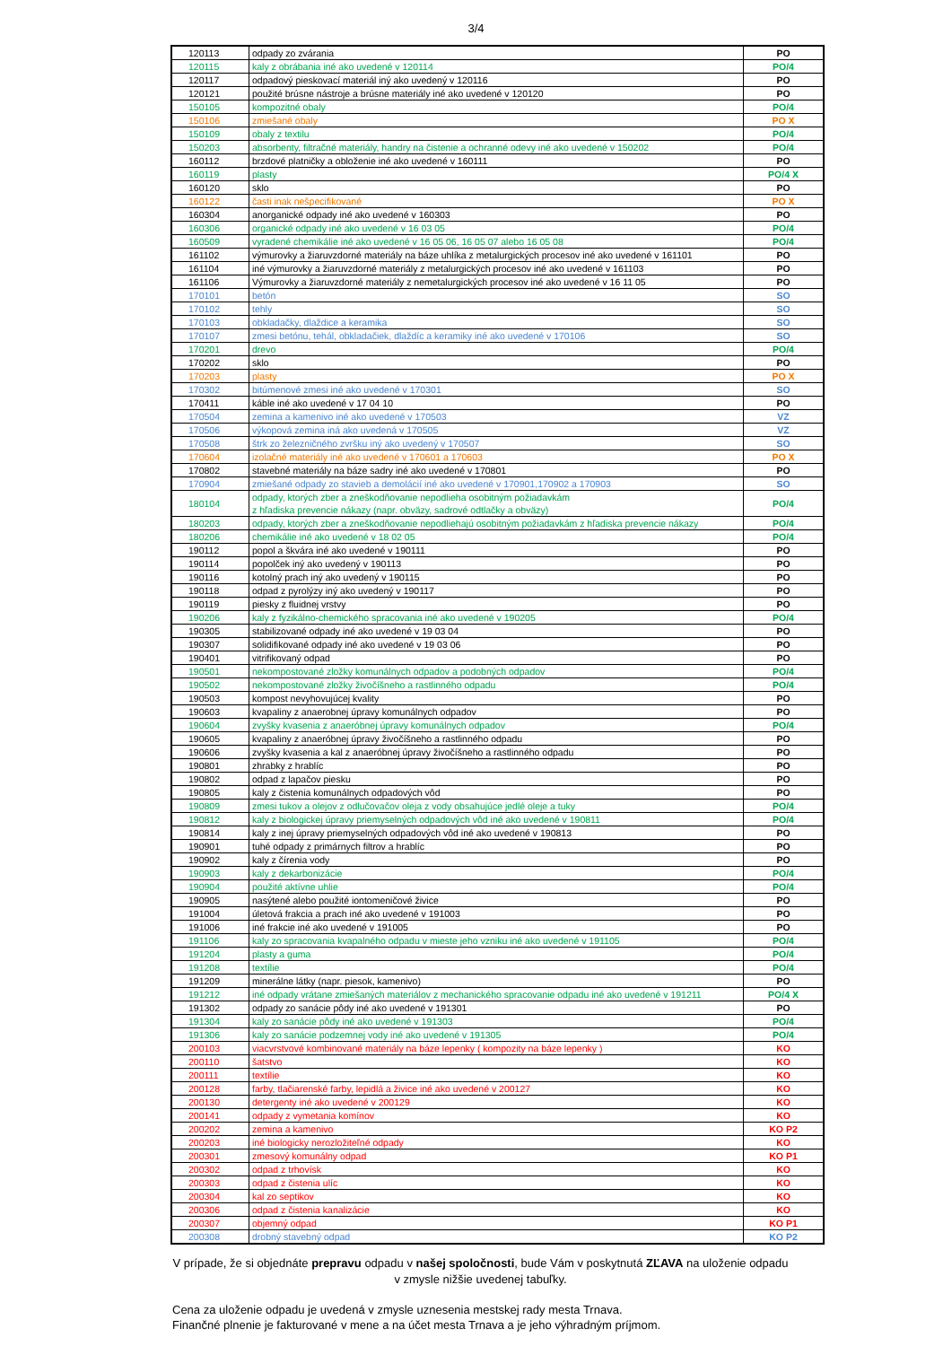3/4
| 120113 | odpady zo zvárania | PO |
| 120115 | kaly z obrábania iné ako uvedené v 120114 | PO/4 |
| 120117 | odpadový pieskovací materiál iný ako uvedený v 120116 | PO |
| 120121 | použité brúsne nástroje a brúsne materiály iné ako uvedené v 120120 | PO |
| 150105 | kompozitné obaly | PO/4 |
| 150106 | zmiešané obaly | PO X |
| 150109 | obaly z textilu | PO/4 |
| 150203 | absorbenty, filtračné materiály, handry na čistenie a ochranné odevy iné ako uvedené v 150202 | PO/4 |
| 160112 | brzdové platničky a obloženie iné ako uvedené v 160111 | PO |
| 160119 | plasty | PO/4 X |
| 160120 | sklo | PO |
| 160122 | časti inak nešpecifikované | PO X |
| 160304 | anorganické odpady iné ako uvedené v 160303 | PO |
| 160306 | organické odpady iné ako uvedené v 16 03 05 | PO/4 |
| 160509 | vyradené chemikálie iné ako uvedené v 16 05 06, 16 05 07 alebo 16 05 08 | PO/4 |
| 161102 | výmurovky a žiaruvzdorné materiály na báze uhlíka z metalurgických procesov iné ako uvedené v 161101 | PO |
| 161104 | iné výmurovky a žiaruvzdorné materiály z metalurgických procesov iné ako uvedené v 161103 | PO |
| 161106 | Výmurovky a žiaruvzdorné materiály z nemetalurgických procesov iné ako uvedené v 16 11 05 | PO |
| 170101 | betón | SO |
| 170102 | tehly | SO |
| 170103 | obkladačky, dlaždice a keramika | SO |
| 170107 | zmesi betónu, tehál, obkladačiek, dlaždíc a keramiky iné ako uvedené v 170106 | SO |
| 170201 | drevo | PO/4 |
| 170202 | sklo | PO |
| 170203 | plasty | PO X |
| 170302 | bitúmenové zmesi iné ako uvedené v 170301 | SO |
| 170411 | káble iné ako uvedené v 17 04 10 | PO |
| 170504 | zemina a kamenivo iné ako uvedené v 170503 | VZ |
| 170506 | výkopová zemina iná ako uvedená v 170505 | VZ |
| 170508 | štrk zo železničného zvršku iný ako uvedený v 170507 | SO |
| 170604 | izolačné materiály iné ako uvedené v 170601 a 170603 | PO X |
| 170802 | stavebné materiály na báze sadry iné ako uvedené v 170801 | PO |
| 170904 | zmiešané odpady zo stavieb a demolácií iné ako uvedené v 170901,170902 a 170903 | SO |
| 180104 | odpady, ktorých zber a zneškodňovanie nepodlieha osobitným požiadavkám z hľadiska prevencie nákazy (napr. obväzy, sadrové odtlačky a obväzy) | PO/4 |
| 180203 | odpady, ktorých zber a zneškodňovanie nepodliehajú osobitným požiadavkám z hľadiska prevencie nákazy | PO/4 |
| 180206 | chemikálie iné ako uvedené v 18 02 05 | PO/4 |
| 190112 | popol a škvára iné ako uvedené v 190111 | PO |
| 190114 | popolček iný ako uvedený v 190113 | PO |
| 190116 | kotolný prach iný ako uvedený v 190115 | PO |
| 190118 | odpad z pyrolýzy iný ako uvedený v 190117 | PO |
| 190119 | piesky z fluidnej vrstvy | PO |
| 190206 | kaly z fyzikálno-chemického spracovania iné ako uvedené v 190205 | PO/4 |
| 190305 | stabilizované odpady iné ako uvedené v 19 03 04 | PO |
| 190307 | solidifikované odpady iné ako uvedené v 19 03 06 | PO |
| 190401 | vitrifikovaný odpad | PO |
| 190501 | nekompostované zložky komunálnych odpadov a podobných odpadov | PO/4 |
| 190502 | nekompostované zložky živočíšneho a rastlinného odpadu | PO/4 |
| 190503 | kompost nevyhovujúcej kvality | PO |
| 190603 | kvapaliny z anaerobnej úpravy komunálnych odpadov | PO |
| 190604 | zvyšky kvasenia z anaeróbnej úpravy komunálnych odpadov | PO/4 |
| 190605 | kvapaliny z anaeróbnej úpravy živočíšneho a rastlinného odpadu | PO |
| 190606 | zvyšky kvasenia a kal z anaeróbnej úpravy živočíšneho a rastlinného odpadu | PO |
| 190801 | zhrabky z hrablíc | PO |
| 190802 | odpad z lapačov piesku | PO |
| 190805 | kaly z čistenia komunálnych odpadových vôd | PO |
| 190809 | zmesi tukov a olejov z odlučovačov oleja z vody obsahujúce jedlé oleje a tuky | PO/4 |
| 190812 | kaly z biologickej úpravy priemyselných odpadových vôd iné ako uvedené v 190811 | PO/4 |
| 190814 | kaly z inej úpravy priemyselných odpadových vôd iné ako uvedené v 190813 | PO |
| 190901 | tuhé odpady z primárnych filtrov a hrablíc | PO |
| 190902 | kaly z čírenia vody | PO |
| 190903 | kaly z dekarbonizácie | PO/4 |
| 190904 | použité aktívne uhlie | PO/4 |
| 190905 | nasýtené alebo použité iontomeničové živice | PO |
| 191004 | úletová frakcia a prach iné ako uvedené v 191003 | PO |
| 191006 | iné frakcie iné ako uvedené v 191005 | PO |
| 191106 | kaly zo spracovania kvapalného odpadu v mieste jeho vzniku iné ako uvedené v 191105 | PO/4 |
| 191204 | plasty a guma | PO/4 |
| 191208 | textílie | PO/4 |
| 191209 | minerálne látky (napr. piesok, kamenivo) | PO |
| 191212 | iné odpady vrátane zmiešaných materiálov z mechanického spracovanie odpadu iné ako uvedené v 191211 | PO/4 X |
| 191302 | odpady zo sanácie pôdy iné ako uvedené v 191301 | PO |
| 191304 | kaly zo sanácie pôdy iné ako uvedené v 191303 | PO/4 |
| 191306 | kaly zo sanácie podzemnej vody iné ako uvedené v 191305 | PO/4 |
| 200103 | viacvrstvové kombinované materiály na báze lepenky ( kompozity na báze lepenky ) | KO |
| 200110 | šatstvo | KO |
| 200111 | textílie | KO |
| 200128 | farby, tlačiarenské farby, lepidlá a živice iné ako uvedené v 200127 | KO |
| 200130 | detergenty iné ako uvedené v 200129 | KO |
| 200141 | odpady z vymetania komínov | KO |
| 200202 | zemina a kamenivo | KO P2 |
| 200203 | iné biologicky nerozložiteľné odpady | KO |
| 200301 | zmesový komunálny odpad | KO P1 |
| 200302 | odpad z trhovísk | KO |
| 200303 | odpad z čistenia ulíc | KO |
| 200304 | kal zo septikov | KO |
| 200306 | odpad z čistenia kanalizácie | KO |
| 200307 | objemný odpad | KO P1 |
| 200308 | drobný stavebný odpad | KO P2 |
V prípade, že si objednáte prepravu odpadu v našej spoločnosti, bude Vám v poskytnutá ZĽAVA na uloženie odpadu v zmysle nižšie uvedenej tabuľky.
Cena za uloženie odpadu je uvedená v zmysle uznesenia mestskej rady mesta Trnava.
Finančné plnenie je fakturované v mene a na účet mesta Trnava a je jeho výhradným príjmom.